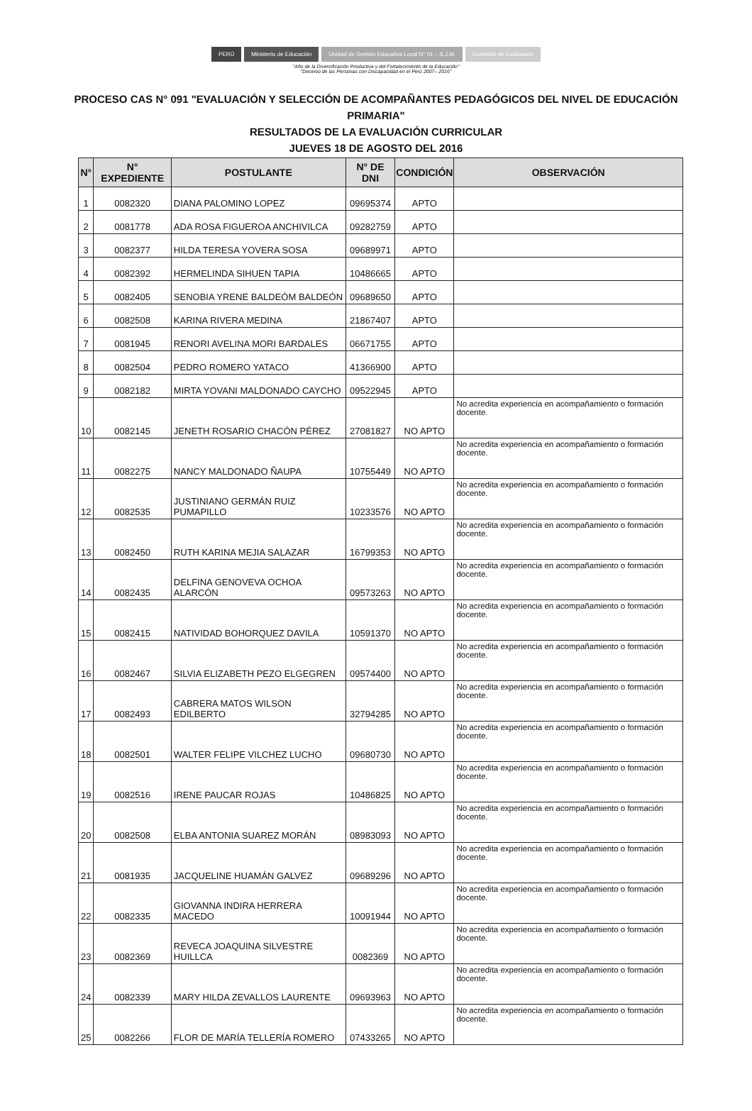PERÚ Ministerio de Educación Unidad de Gestión Educativa Local N° 01 – S.J.M.
Comisión de Evaluación
"Año de la Diversificación Productiva y del Fortalecimiento de la Educación"
"Decenio de las Personas con Discapacidad en el Perú 2007– 2016"
PROCESO CAS N° 091 "EVALUACIÓN Y SELECCIÓN DE ACOMPAÑANTES PEDAGÓGICOS DEL NIVEL DE EDUCACIÓN PRIMARIA"
RESULTADOS DE LA EVALUACIÓN CURRICULAR
JUEVES 18 DE AGOSTO DEL 2016
| N° | N° EXPEDIENTE | POSTULANTE | N° DE DNI | CONDICIÓN | OBSERVACIÓN |
| --- | --- | --- | --- | --- | --- |
| 1 | 0082320 | DIANA PALOMINO LOPEZ | 09695374 | APTO | |
| 2 | 0081778 | ADA ROSA FIGUEROA ANCHIVILCA | 09282759 | APTO | |
| 3 | 0082377 | HILDA TERESA YOVERA SOSA | 09689971 | APTO | |
| 4 | 0082392 | HERMELINDA SIHUEN TAPIA | 10486665 | APTO | |
| 5 | 0082405 | SENOBIA YRENE BALDEÓM BALDEÓN | 09689650 | APTO | |
| 6 | 0082508 | KARINA RIVERA MEDINA | 21867407 | APTO | |
| 7 | 0081945 | RENORI AVELINA MORI BARDALES | 06671755 | APTO | |
| 8 | 0082504 | PEDRO ROMERO YATACO | 41366900 | APTO | |
| 9 | 0082182 | MIRTA YOVANI MALDONADO CAYCHO | 09522945 | APTO | |
| 10 | 0082145 | JENETH ROSARIO CHACÓN PÉREZ | 27081827 | NO APTO | No acredita experiencia en acompañamiento o formación docente. |
| 11 | 0082275 | NANCY MALDONADO ÑAUPA | 10755449 | NO APTO | No acredita experiencia en acompañamiento o formación docente. |
| 12 | 0082535 | JUSTINIANO GERMÁN RUIZ PUMAPILLO | 10233576 | NO APTO | No acredita experiencia en acompañamiento o formación docente. |
| 13 | 0082450 | RUTH KARINA MEJIA SALAZAR | 16799353 | NO APTO | No acredita experiencia en acompañamiento o formación docente. |
| 14 | 0082435 | DELFINA GENOVEVA OCHOA ALARCÓN | 09573263 | NO APTO | No acredita experiencia en acompañamiento o formación docente. |
| 15 | 0082415 | NATIVIDAD BOHORQUEZ DAVILA | 10591370 | NO APTO | No acredita experiencia en acompañamiento o formación docente. |
| 16 | 0082467 | SILVIA ELIZABETH PEZO ELGEGREN | 09574400 | NO APTO | No acredita experiencia en acompañamiento o formación docente. |
| 17 | 0082493 | CABRERA MATOS WILSON EDILBERTO | 32794285 | NO APTO | No acredita experiencia en acompañamiento o formación docente. |
| 18 | 0082501 | WALTER FELIPE VILCHEZ LUCHO | 09680730 | NO APTO | No acredita experiencia en acompañamiento o formación docente. |
| 19 | 0082516 | IRENE PAUCAR ROJAS | 10486825 | NO APTO | No acredita experiencia en acompañamiento o formación docente. |
| 20 | 0082508 | ELBA ANTONIA SUAREZ MORÁN | 08983093 | NO APTO | No acredita experiencia en acompañamiento o formación docente. |
| 21 | 0081935 | JACQUELINE HUAMÁN GALVEZ | 09689296 | NO APTO | No acredita experiencia en acompañamiento o formación docente. |
| 22 | 0082335 | GIOVANNA INDIRA HERRERA MACEDO | 10091944 | NO APTO | No acredita experiencia en acompañamiento o formación docente. |
| 23 | 0082369 | REVECA JOAQUINA SILVESTRE HUILLCA | 0082369 | NO APTO | No acredita experiencia en acompañamiento o formación docente. |
| 24 | 0082339 | MARY HILDA ZEVALLOS LAURENTE | 09693963 | NO APTO | No acredita experiencia en acompañamiento o formación docente. |
| 25 | 0082266 | FLOR DE MARÍA TELLERÍA ROMERO | 07433265 | NO APTO | No acredita experiencia en acompañamiento o formación docente. |